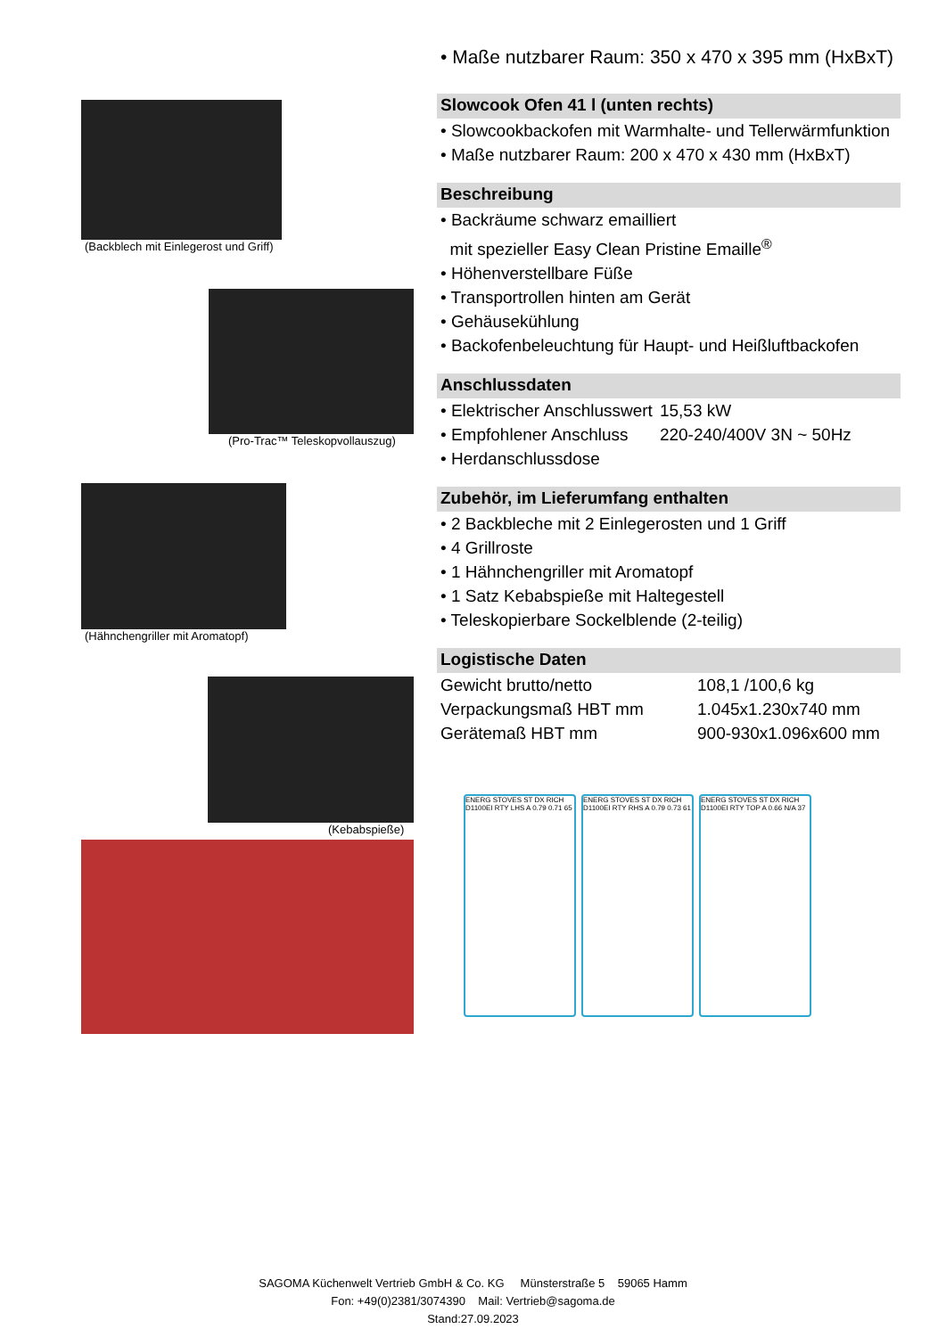(Backblech mit Einlegerost und Griff)
(Pro-Trac™ Teleskopvollauszug)
(Hähnchengriller mit Aromatopf)
(Kebabspieße)
• Maße nutzbarer Raum: 350 x 470 x 395 mm (HxBxT)
Slowcook Ofen 41 l (unten rechts)
• Slowcookbackofen mit Warmhalte- und Tellerwärmfunktion
• Maße nutzbarer Raum: 200 x 470 x 430 mm (HxBxT)
Beschreibung
• Backräume schwarz emailliert
mit spezieller Easy Clean Pristine Emaille<sup>®</sup>
• Höhenverstellbare Füße
• Transportrollen hinten am Gerät
• Gehäusekühlung
• Backofenbeleuchtung für Haupt- und Heißluftbackofen
Anschlussdaten
| • Elektrischer Anschlusswert | 15,53 kW |
| • Empfohlener Anschluss | 220-240/400V 3N ~ 50Hz |
| • Herdanschlussdose | |
Zubehör, im Lieferumfang enthalten
• 2 Backbleche mit 2 Einlegerosten und 1 Griff
• 4 Grillroste
• 1 Hähnchengriller mit Aromatopf
• 1 Satz Kebabspieße mit Haltegestell
• Teleskopierbare Sockelblende (2-teilig)
Logistische Daten
| Gewicht brutto/netto | 108,1 /100,6 kg |
| Verpackungsmaß HBT mm | 1.045x1.230x740 mm |
| Gerätemaß HBT mm | 900-930x1.096x600 mm |
ENERG STOVES ST DX RICH D1100EI RTY LHS A 0.79 0.71 65
ENERG STOVES ST DX RICH D1100EI RTY RHS A 0.79 0.73 61
ENERG STOVES ST DX RICH D1100EI RTY TOP A 0.66 N/A 37
SAGOMA Küchenwelt Vertrieb GmbH & Co. KG Münsterstraße 5 59065 Hamm
Fon: +49(0)2381/3074390 Mail: Vertrieb@sagoma.de
Stand:27.09.2023